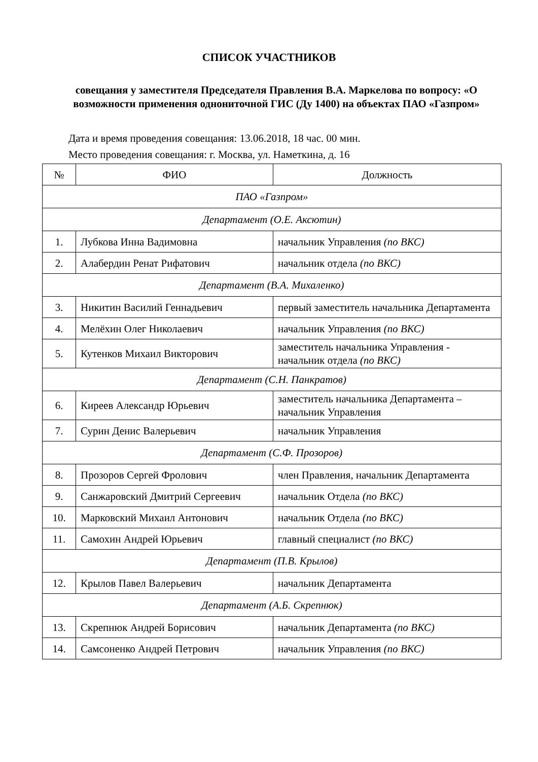СПИСОК УЧАСТНИКОВ
совещания у заместителя Председателя Правления В.А. Маркелова по вопросу: «О возможности применения однониточной ГИС (Ду 1400) на объектах ПАО «Газпром»
Дата и время проведения совещания: 13.06.2018, 18 час. 00 мин.
Место проведения совещания: г. Москва, ул. Наметкина, д. 16
| № | ФИО | Должность |
| --- | --- | --- |
| ПАО «Газпром» | | |
| Департамент (О.Е. Аксютин) | | |
| 1. | Лубкова Инна Вадимовна | начальник Управления (по ВКС) |
| 2. | Алабердин Ренат Рифатович | начальник отдела (по ВКС) |
| Департамент (В.А. Михаленко) | | |
| 3. | Никитин Василий Геннадьевич | первый заместитель начальника Департамента |
| 4. | Мелёхин Олег Николаевич | начальник Управления (по ВКС) |
| 5. | Кутенков Михаил Викторович | заместитель начальника Управления - начальник отдела (по ВКС) |
| Департамент (С.Н. Панкратов) | | |
| 6. | Киреев Александр Юрьевич | заместитель начальника Департамента – начальник Управления |
| 7. | Сурин Денис Валерьевич | начальник Управления |
| Департамент (С.Ф. Прозоров) | | |
| 8. | Прозоров Сергей Фролович | член Правления, начальник Департамента |
| 9. | Санжаровский Дмитрий Сергеевич | начальник Отдела (по ВКС) |
| 10. | Марковский Михаил Антонович | начальник Отдела (по ВКС) |
| 11. | Самохин Андрей Юрьевич | главный специалист (по ВКС) |
| Департамент (П.В. Крылов) | | |
| 12. | Крылов Павел Валерьевич | начальник Департамента |
| Департамент (А.Б. Скрепнюк) | | |
| 13. | Скрепнюк Андрей Борисович | начальник Департамента (по ВКС) |
| 14. | Самсоненко Андрей Петрович | начальник Управления (по ВКС) |